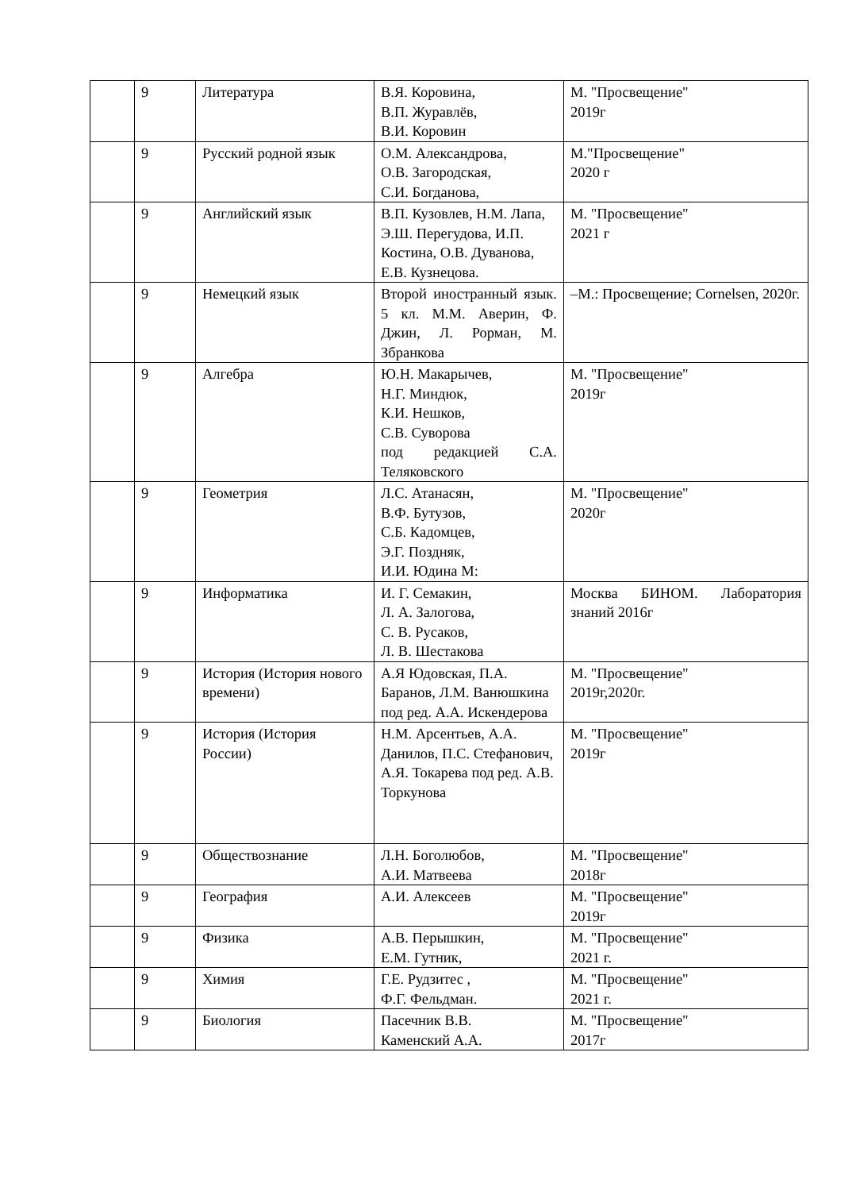| | 9 | Литература | В.Я. Коровина, В.П. Журавлёв, В.И. Коровин | М. "Просвещение" 2019г |
| | 9 | Русский родной язык | О.М. Александрова, О.В. Загородская, С.И. Богданова, | М."Просвещение" 2020 г |
| | 9 | Английский язык | В.П. Кузовлев, Н.М. Лапа, Э.Ш. Перегудова, И.П. Костина, О.В. Дуванова, Е.В. Кузнецова. | М. "Просвещение" 2021 г |
| | 9 | Немецкий язык | Второй иностранный язык. 5 кл. М.М. Аверин, Ф. Джин, Л. Рорман, М. Збранкова | –М.: Просвещение; Cornelsen, 2020г. |
| | 9 | Алгебра | Ю.Н. Макарычев, Н.Г. Миндюк, К.И. Нешков, С.В. Суворова под редакцией С.А. Теляковского | М. "Просвещение" 2019г |
| | 9 | Геометрия | Л.С. Атанасян, В.Ф. Бутузов, С.Б. Кадомцев, Э.Г. Поздняк, И.И. Юдина М: | М. "Просвещение" 2020г |
| | 9 | Информатика | И. Г. Семакин, Л. А. Залогова, С. В. Русаков, Л. В. Шестакова | Москва БИНОМ. Лаборатория знаний 2016г |
| | 9 | История (История нового времени) | А.Я Юдовская, П.А. Баранов, Л.М. Ванюшкина под ред. А.А. Искендерова | М. "Просвещение" 2019г,2020г. |
| | 9 | История (История России) | Н.М. Арсентьев, А.А. Данилов, П.С. Стефанович, А.Я. Токарева под ред. А.В. Торкунова | М. "Просвещение" 2019г |
| | 9 | Обществознание | Л.Н. Боголюбов, А.И. Матвеева | М. "Просвещение" 2018г |
| | 9 | География | А.И. Алексеев | М. "Просвещение" 2019г |
| | 9 | Физика | А.В. Перышкин, Е.М. Гутник, | М. "Просвещение" 2021 г. |
| | 9 | Химия | Г.Е. Рудзитес , Ф.Г. Фельдман. | М. "Просвещение" 2021 г. |
| | 9 | Биология | Пасечник В.В. Каменский А.А. | М. "Просвещение" 2017г |